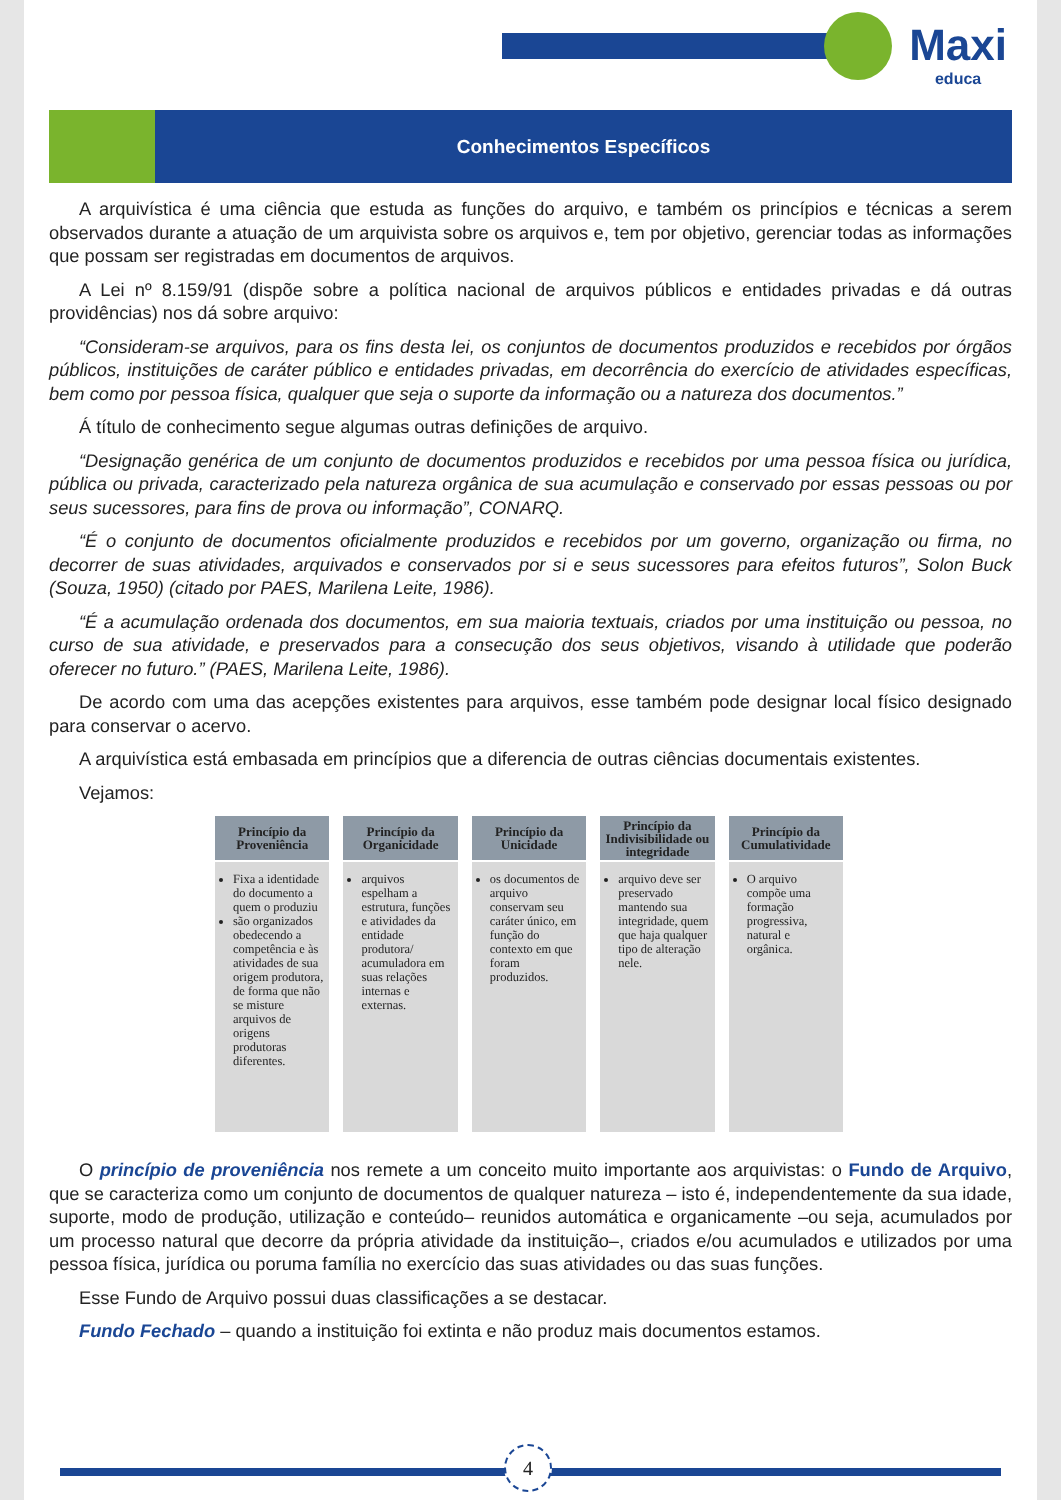Maxi
educa
Conhecimentos Específicos
A arquivística é uma ciência que estuda as funções do arquivo, e também os princípios e técnicas a serem observados durante a atuação de um arquivista sobre os arquivos e, tem por objetivo, gerenciar todas as informações que possam ser registradas em documentos de arquivos.
A Lei nº 8.159/91 (dispõe sobre a política nacional de arquivos públicos e entidades privadas e dá outras providências) nos dá sobre arquivo:
“Consideram-se arquivos, para os fins desta lei, os conjuntos de documentos produzidos e recebidos por órgãos públicos, instituições de caráter público e entidades privadas, em decorrência do exercício de atividades específicas, bem como por pessoa física, qualquer que seja o suporte da informação ou a natureza dos documentos.”
Á título de conhecimento segue algumas outras definições de arquivo.
“Designação genérica de um conjunto de documentos produzidos e recebidos por uma pessoa física ou jurídica, pública ou privada, caracterizado pela natureza orgânica de sua acumulação e conservado por essas pessoas ou por seus sucessores, para fins de prova ou informação”, CONARQ.
“É o conjunto de documentos oficialmente produzidos e recebidos por um governo, organização ou firma, no decorrer de suas atividades, arquivados e conservados por si e seus sucessores para efeitos futuros”, Solon Buck (Souza, 1950) (citado por PAES, Marilena Leite, 1986).
“É a acumulação ordenada dos documentos, em sua maioria textuais, criados por uma instituição ou pessoa, no curso de sua atividade, e preservados para a consecução dos seus objetivos, visando à utilidade que poderão oferecer no futuro.” (PAES, Marilena Leite, 1986).
De acordo com uma das acepções existentes para arquivos, esse também pode designar local físico designado para conservar o acervo.
A arquivística está embasada em princípios que a diferencia de outras ciências documentais existentes.
Vejamos:
Princípio da Proveniência
Fixa a identidade do documento a quem o produziu
são organizados obedecendo a competência e às atividades de sua origem produtora, de forma que não se misture arquivos de origens produtoras diferentes.
Princípio da Organicidade
arquivos espelham a estrutura, funções e atividades da entidade produtora/ acumuladora em suas relações internas e externas.
Princípio da Unicidade
os documentos de arquivo conservam seu caráter único, em função do contexto em que foram produzidos.
Princípio da Indivisibilidade ou integridade
arquivo deve ser preservado mantendo sua integridade, quem que haja qualquer tipo de alteração nele.
Princípio da Cumulatividade
O arquivo compõe uma formação progressiva, natural e orgânica.
O princípio de proveniência nos remete a um conceito muito importante aos arquivistas: o Fundo de Arquivo, que se caracteriza como um conjunto de documentos de qualquer natureza – isto é, independentemente da sua idade, suporte, modo de produção, utilização e conteúdo– reunidos automática e organicamente –ou seja, acumulados por um processo natural que decorre da própria atividade da instituição–, criados e/ou acumulados e utilizados por uma pessoa física, jurídica ou poruma família no exercício das suas atividades ou das suas funções.
Esse Fundo de Arquivo possui duas classificações a se destacar.
Fundo Fechado – quando a instituição foi extinta e não produz mais documentos estamos.
4